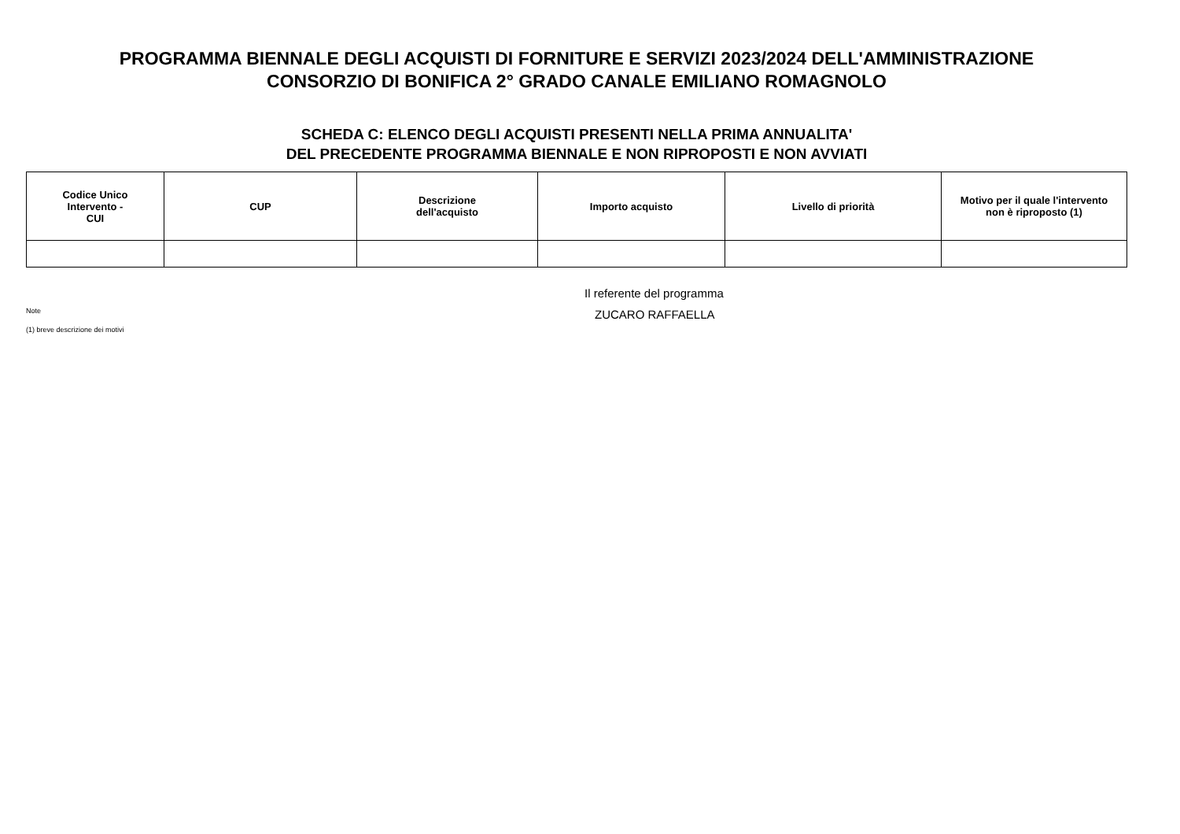PROGRAMMA BIENNALE DEGLI ACQUISTI DI FORNITURE E SERVIZI 2023/2024 DELL'AMMINISTRAZIONE
CONSORZIO DI BONIFICA 2° GRADO CANALE EMILIANO ROMAGNOLO
SCHEDA C: ELENCO DEGLI ACQUISTI PRESENTI NELLA PRIMA ANNUALITA'
DEL PRECEDENTE PROGRAMMA BIENNALE E NON RIPROPOSTI E NON AVVIATI
| Codice Unico Intervento - CUI | CUP | Descrizione dell'acquisto | Importo acquisto | Livello di priorità | Motivo per il quale l'intervento non è riproposto (1) |
| --- | --- | --- | --- | --- | --- |
Note
(1) breve descrizione dei motivi
Il referente del programma
ZUCARO RAFFAELLA